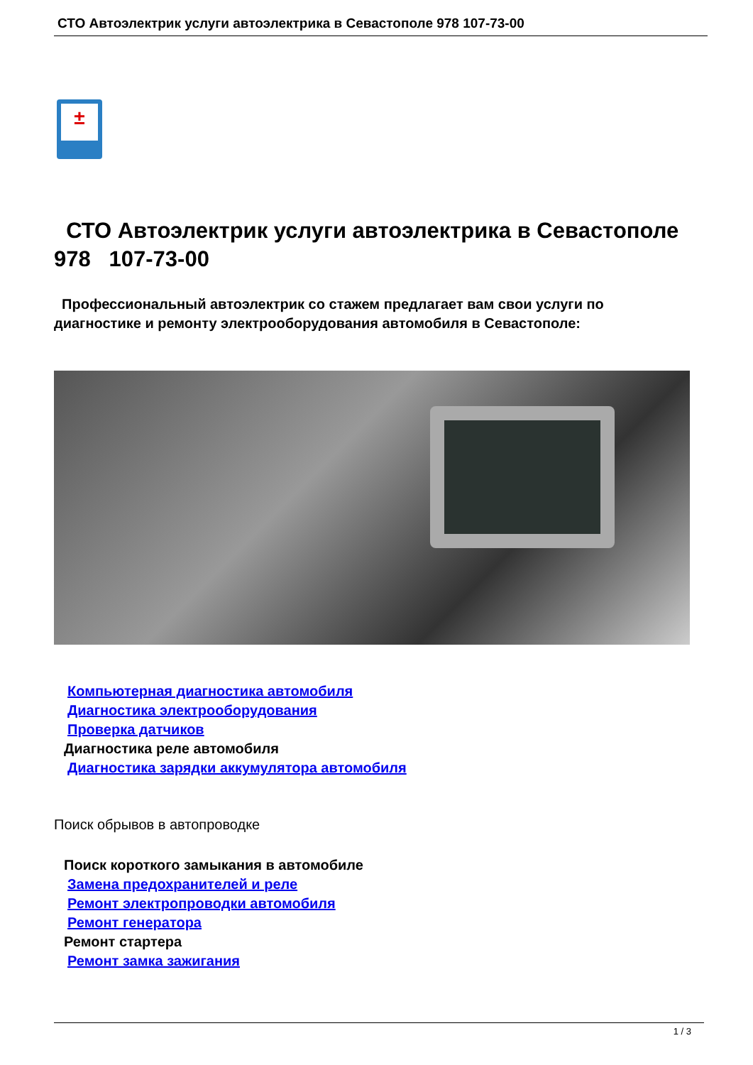СТО Автоэлектрик услуги автоэлектрика в Севастополе 978 107-73-00
±
СТО Автоэлектрик услуги автоэлектрика в Севастополе 978 107-73-00
Профессиональный автоэлектрик со стажем предлагает вам свои услуги по диагностике и ремонту электрооборудования автомобиля в Севастополе:
Компьютерная диагностика автомобиля
Диагностика электрооборудования
Проверка датчиков
Диагностика реле автомобиля
Диагностика зарядки аккумулятора автомобиля
Поиск обрывов в автопроводке
Поиск короткого замыкания в автомобиле
Замена предохранителей и реле
Ремонт электропроводки автомобиля
Ремонт генератора
Ремонт стартера
Ремонт замка зажигания
1 / 3